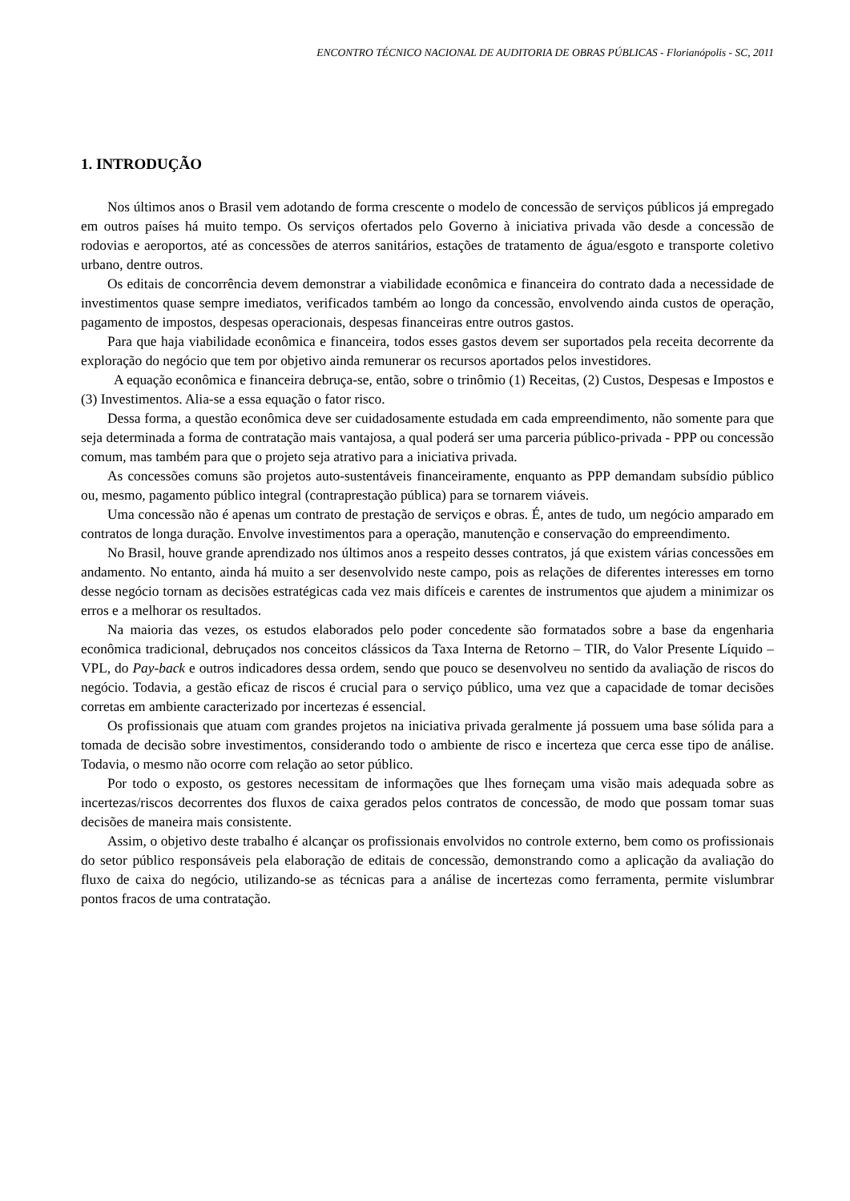ENCONTRO TÉCNICO NACIONAL DE AUDITORIA DE OBRAS PÚBLICAS - Florianópolis - SC, 2011
1. INTRODUÇÃO
Nos últimos anos o Brasil vem adotando de forma crescente o modelo de concessão de serviços públicos já empregado em outros países há muito tempo. Os serviços ofertados pelo Governo à iniciativa privada vão desde a concessão de rodovias e aeroportos, até as concessões de aterros sanitários, estações de tratamento de água/esgoto e transporte coletivo urbano, dentre outros.
Os editais de concorrência devem demonstrar a viabilidade econômica e financeira do contrato dada a necessidade de investimentos quase sempre imediatos, verificados também ao longo da concessão, envolvendo ainda custos de operação, pagamento de impostos, despesas operacionais, despesas financeiras entre outros gastos.
Para que haja viabilidade econômica e financeira, todos esses gastos devem ser suportados pela receita decorrente da exploração do negócio que tem por objetivo ainda remunerar os recursos aportados pelos investidores.
A equação econômica e financeira debruça-se, então, sobre o trinômio (1) Receitas, (2) Custos, Despesas e Impostos e (3) Investimentos. Alia-se a essa equação o fator risco.
Dessa forma, a questão econômica deve ser cuidadosamente estudada em cada empreendimento, não somente para que seja determinada a forma de contratação mais vantajosa, a qual poderá ser uma parceria público-privada - PPP ou concessão comum, mas também para que o projeto seja atrativo para a iniciativa privada.
As concessões comuns são projetos auto-sustentáveis financeiramente, enquanto as PPP demandam subsídio público ou, mesmo, pagamento público integral (contraprestação pública) para se tornarem viáveis.
Uma concessão não é apenas um contrato de prestação de serviços e obras. É, antes de tudo, um negócio amparado em contratos de longa duração. Envolve investimentos para a operação, manutenção e conservação do empreendimento.
No Brasil, houve grande aprendizado nos últimos anos a respeito desses contratos, já que existem várias concessões em andamento. No entanto, ainda há muito a ser desenvolvido neste campo, pois as relações de diferentes interesses em torno desse negócio tornam as decisões estratégicas cada vez mais difíceis e carentes de instrumentos que ajudem a minimizar os erros e a melhorar os resultados.
Na maioria das vezes, os estudos elaborados pelo poder concedente são formatados sobre a base da engenharia econômica tradicional, debruçados nos conceitos clássicos da Taxa Interna de Retorno – TIR, do Valor Presente Líquido – VPL, do Pay-back e outros indicadores dessa ordem, sendo que pouco se desenvolveu no sentido da avaliação de riscos do negócio. Todavia, a gestão eficaz de riscos é crucial para o serviço público, uma vez que a capacidade de tomar decisões corretas em ambiente caracterizado por incertezas é essencial.
Os profissionais que atuam com grandes projetos na iniciativa privada geralmente já possuem uma base sólida para a tomada de decisão sobre investimentos, considerando todo o ambiente de risco e incerteza que cerca esse tipo de análise. Todavia, o mesmo não ocorre com relação ao setor público.
Por todo o exposto, os gestores necessitam de informações que lhes forneçam uma visão mais adequada sobre as incertezas/riscos decorrentes dos fluxos de caixa gerados pelos contratos de concessão, de modo que possam tomar suas decisões de maneira mais consistente.
Assim, o objetivo deste trabalho é alcançar os profissionais envolvidos no controle externo, bem como os profissionais do setor público responsáveis pela elaboração de editais de concessão, demonstrando como a aplicação da avaliação do fluxo de caixa do negócio, utilizando-se as técnicas para a análise de incertezas como ferramenta, permite vislumbrar pontos fracos de uma contratação.